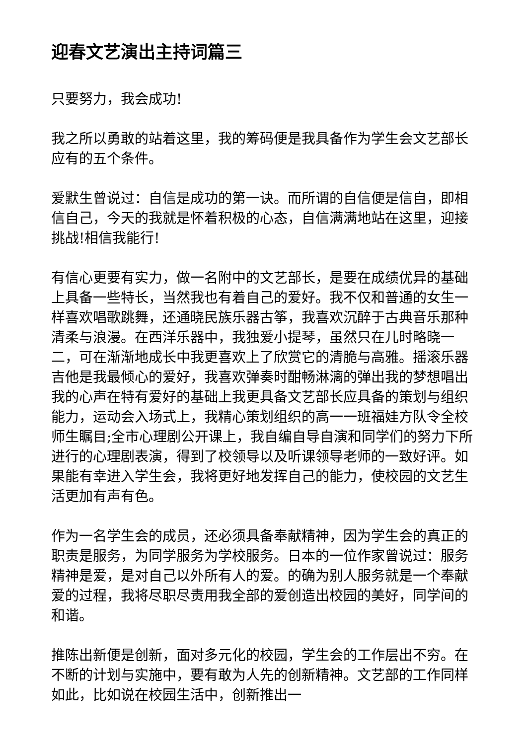迎春文艺演出主持词篇三
只要努力，我会成功!
我之所以勇敢的站着这里，我的筹码便是我具备作为学生会文艺部长应有的五个条件。
爱默生曾说过：自信是成功的第一诀。而所谓的自信便是信自，即相信自己，今天的我就是怀着积极的心态，自信满满地站在这里，迎接挑战!相信我能行!
有信心更要有实力，做一名附中的文艺部长，是要在成绩优异的基础上具备一些特长，当然我也有着自己的爱好。我不仅和普通的女生一样喜欢唱歌跳舞，还通晓民族乐器古筝，我喜欢沉醉于古典音乐那种清柔与浪漫。在西洋乐器中，我独爱小提琴，虽然只在儿时略晓一二，可在渐渐地成长中我更喜欢上了欣赏它的清脆与高雅。摇滚乐器吉他是我最倾心的爱好，我喜欢弹奏时酣畅淋漓的弹出我的梦想唱出我的心声在特有爱好的基础上我更具备文艺部长应具备的策划与组织能力，运动会入场式上，我精心策划组织的高一一班福娃方队令全校师生瞩目;全市心理剧公开课上，我自编自导自演和同学们的努力下所进行的心理剧表演，得到了校领导以及听课领导老师的一致好评。如果能有幸进入学生会，我将更好地发挥自己的能力，使校园的文艺生活更加有声有色。
作为一名学生会的成员，还必须具备奉献精神，因为学生会的真正的职责是服务，为同学服务为学校服务。日本的一位作家曾说过：服务精神是爱，是对自己以外所有人的爱。的确为别人服务就是一个奉献爱的过程，我将尽职尽责用我全部的爱创造出校园的美好，同学间的和谐。
推陈出新便是创新，面对多元化的校园，学生会的工作层出不穷。在不断的计划与实施中，要有敢为人先的创新精神。文艺部的工作同样如此，比如说在校园生活中，创新推出一